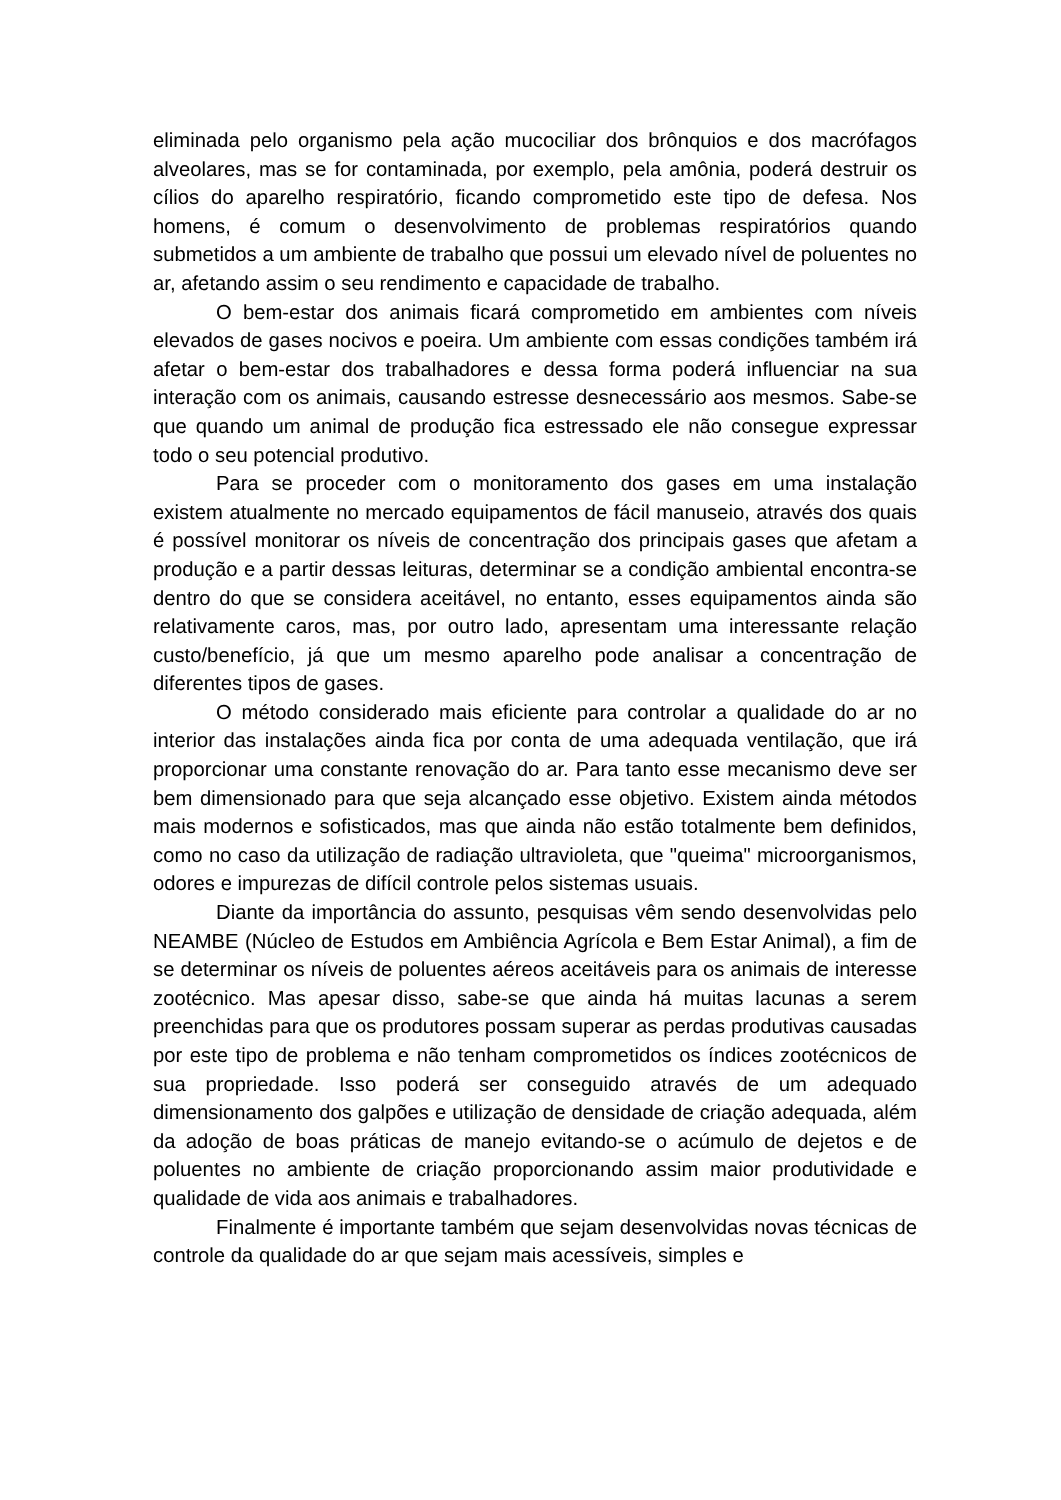eliminada pelo organismo pela ação mucociliar dos brônquios e dos macrófagos alveolares, mas se for contaminada, por exemplo, pela amônia, poderá destruir os cílios do aparelho respiratório, ficando comprometido este tipo de defesa. Nos homens, é comum o desenvolvimento de problemas respiratórios quando submetidos a um ambiente de trabalho que possui um elevado nível de poluentes no ar, afetando assim o seu rendimento e capacidade de trabalho.
O bem-estar dos animais ficará comprometido em ambientes com níveis elevados de gases nocivos e poeira. Um ambiente com essas condições também irá afetar o bem-estar dos trabalhadores e dessa forma poderá influenciar na sua interação com os animais, causando estresse desnecessário aos mesmos. Sabe-se que quando um animal de produção fica estressado ele não consegue expressar todo o seu potencial produtivo.
Para se proceder com o monitoramento dos gases em uma instalação existem atualmente no mercado equipamentos de fácil manuseio, através dos quais é possível monitorar os níveis de concentração dos principais gases que afetam a produção e a partir dessas leituras, determinar se a condição ambiental encontra-se dentro do que se considera aceitável, no entanto, esses equipamentos ainda são relativamente caros, mas, por outro lado, apresentam uma interessante relação custo/benefício, já que um mesmo aparelho pode analisar a concentração de diferentes tipos de gases.
O método considerado mais eficiente para controlar a qualidade do ar no interior das instalações ainda fica por conta de uma adequada ventilação, que irá proporcionar uma constante renovação do ar. Para tanto esse mecanismo deve ser bem dimensionado para que seja alcançado esse objetivo. Existem ainda métodos mais modernos e sofisticados, mas que ainda não estão totalmente bem definidos, como no caso da utilização de radiação ultravioleta, que "queima" microorganismos, odores e impurezas de difícil controle pelos sistemas usuais.
Diante da importância do assunto, pesquisas vêm sendo desenvolvidas pelo NEAMBE (Núcleo de Estudos em Ambiência Agrícola e Bem Estar Animal), a fim de se determinar os níveis de poluentes aéreos aceitáveis para os animais de interesse zootécnico. Mas apesar disso, sabe-se que ainda há muitas lacunas a serem preenchidas para que os produtores possam superar as perdas produtivas causadas por este tipo de problema e não tenham comprometidos os índices zootécnicos de sua propriedade. Isso poderá ser conseguido através de um adequado dimensionamento dos galpões e utilização de densidade de criação adequada, além da adoção de boas práticas de manejo evitando-se o acúmulo de dejetos e de poluentes no ambiente de criação proporcionando assim maior produtividade e qualidade de vida aos animais e trabalhadores.
Finalmente é importante também que sejam desenvolvidas novas técnicas de controle da qualidade do ar que sejam mais acessíveis, simples e